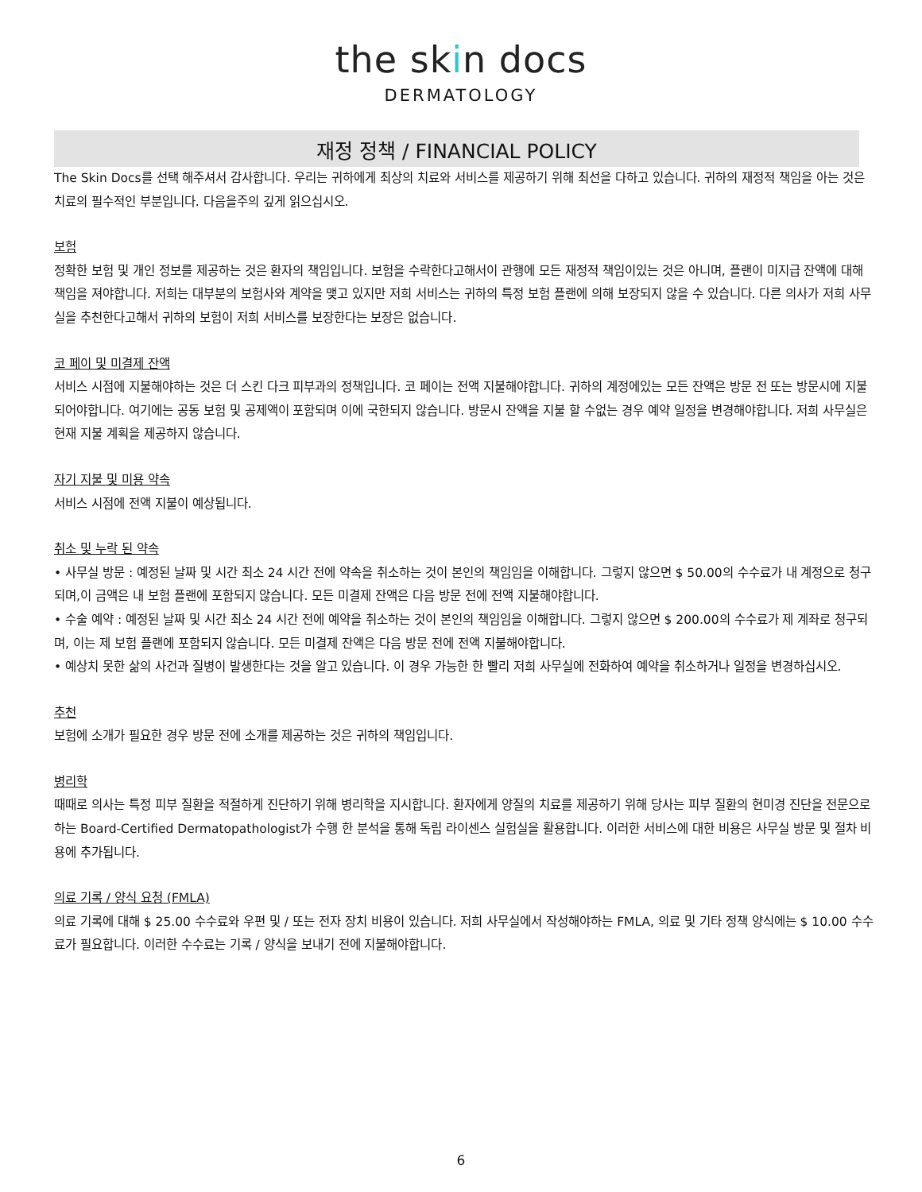the skin docs
DERMATOLOGY
재정 정책 / FINANCIAL POLICY
The Skin Docs를 선택 해주셔서 감사합니다. 우리는 귀하에게 최상의 치료와 서비스를 제공하기 위해 최선을 다하고 있습니다. 귀하의 재정적 책임을 아는 것은 치료의 필수적인 부분입니다. 다음을주의 깊게 읽으십시오.
보험
정확한 보험 및 개인 정보를 제공하는 것은 환자의 책임입니다. 보험을 수락한다고해서이 관행에 모든 재정적 책임이있는 것은 아니며, 플랜이 미지급 잔액에 대해 책임을 져야합니다. 저희는 대부분의 보험사와 계약을 맺고 있지만 저희 서비스는 귀하의 특정 보험 플랜에 의해 보장되지 않을 수 있습니다. 다른 의사가 저희 사무실을 추천한다고해서 귀하의 보험이 저희 서비스를 보장한다는 보장은 없습니다.
코 페이 및 미결제 잔액
서비스 시점에 지불해야하는 것은 더 스킨 다크 피부과의 정책입니다. 코 페이는 전액 지불해야합니다. 귀하의 계정에있는 모든 잔액은 방문 전 또는 방문시에 지불되어야합니다. 여기에는 공동 보험 및 공제액이 포함되며 이에 국한되지 않습니다. 방문시 잔액을 지불 할 수없는 경우 예약 일정을 변경해야합니다. 저희 사무실은 현재 지불 계획을 제공하지 않습니다.
자기 지불 및 미용 약속
서비스 시점에 전액 지불이 예상됩니다.
취소 및 누락 된 약속
• 사무실 방문 : 예정된 날짜 및 시간 최소 24 시간 전에 약속을 취소하는 것이 본인의 책임임을 이해합니다. 그렇지 않으면 $ 50.00의 수수료가 내 계정으로 청구되며,이 금액은 내 보험 플랜에 포함되지 않습니다. 모든 미결제 잔액은 다음 방문 전에 전액 지불해야합니다.
• 수술 예약 : 예정된 날짜 및 시간 최소 24 시간 전에 예약을 취소하는 것이 본인의 책임임을 이해합니다. 그렇지 않으면 $ 200.00의 수수료가 제 계좌로 청구되며, 이는 제 보험 플랜에 포함되지 않습니다. 모든 미결제 잔액은 다음 방문 전에 전액 지불해야합니다.
• 예상치 못한 삶의 사건과 질병이 발생한다는 것을 알고 있습니다. 이 경우 가능한 한 빨리 저희 사무실에 전화하여 예약을 취소하거나 일정을 변경하십시오.
추천
보험에 소개가 필요한 경우 방문 전에 소개를 제공하는 것은 귀하의 책임입니다.
병리학
때때로 의사는 특정 피부 질환을 적절하게 진단하기 위해 병리학을 지시합니다. 환자에게 양질의 치료를 제공하기 위해 당사는 피부 질환의 현미경 진단을 전문으로하는 Board-Certified Dermatopathologist가 수행 한 분석을 통해 독립 라이센스 실험실을 활용합니다. 이러한 서비스에 대한 비용은 사무실 방문 및 절차 비용에 추가됩니다.
의료 기록 / 양식 요청 (FMLA)
의료 기록에 대해 $ 25.00 수수료와 우편 및 / 또는 전자 장치 비용이 있습니다. 저희 사무실에서 작성해야하는 FMLA, 의료 및 기타 정책 양식에는 $ 10.00 수수료가 필요합니다. 이러한 수수료는 기록 / 양식을 보내기 전에 지불해야합니다.
6